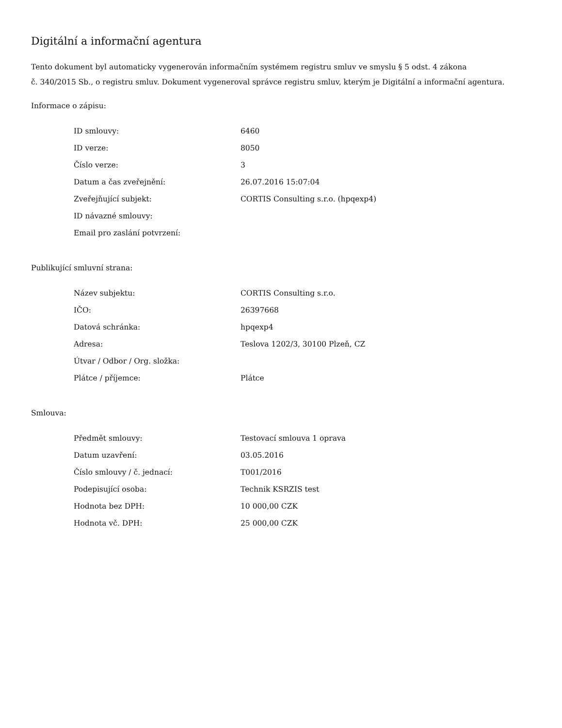Digitální a informační agentura
Tento dokument byl automaticky vygenerován informačním systémem registru smluv ve smyslu § 5 odst. 4 zákona
č. 340/2015 Sb., o registru smluv. Dokument vygeneroval správce registru smluv, kterým je Digitální a informační agentura.
Informace o zápisu:
| ID smlouvy: | 6460 |
| ID verze: | 8050 |
| Číslo verze: | 3 |
| Datum a čas zveřejnění: | 26.07.2016 15:07:04 |
| Zveřejňující subjekt: | CORTIS Consulting s.r.o. (hpqexp4) |
| ID návazné smlouvy: | |
| Email pro zaslání potvrzení: | |
Publikující smluvní strana:
| Název subjektu: | CORTIS Consulting s.r.o. |
| IČO: | 26397668 |
| Datová schránka: | hpqexp4 |
| Adresa: | Teslova 1202/3, 30100 Plzeň, CZ |
| Útvar / Odbor / Org. složka: | |
| Plátce / příjemce: | Plátce |
Smlouva:
| Předmět smlouvy: | Testovací smlouva 1 oprava |
| Datum uzavření: | 03.05.2016 |
| Číslo smlouvy / č. jednací: | T001/2016 |
| Podepisující osoba: | Technik KSRZIS test |
| Hodnota bez DPH: | 10 000,00 CZK |
| Hodnota vč. DPH: | 25 000,00 CZK |